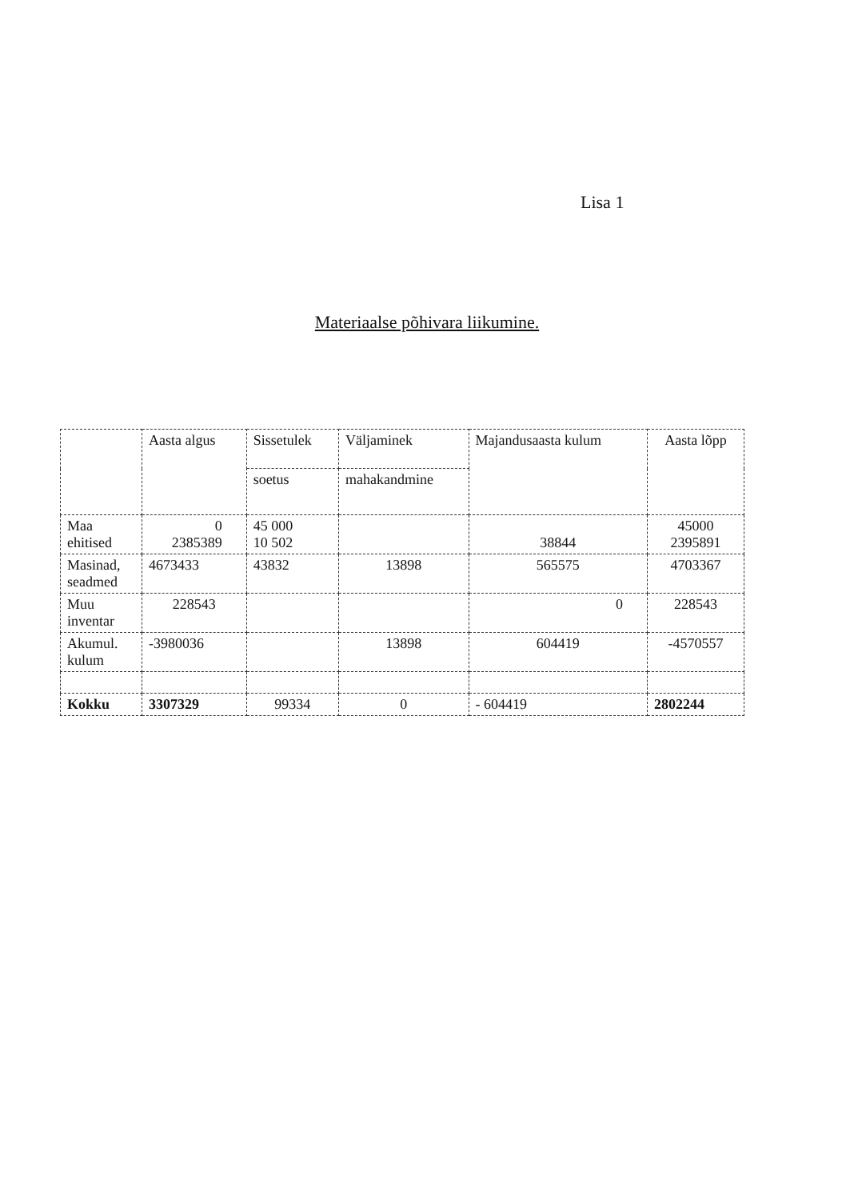Lisa 1
Materiaalse põhivara liikumine.
| | Aasta algus | Sissetulek | Väljaminek | Majandusaasta kulum | Aasta lõpp |
| --- | --- | --- | --- | --- | --- |
| | | soetus | mahakandmine | | |
| Maa ehitised | 0 2385389 | 45 000 10 502 | | 38844 | 45000 2395891 |
| Masinad, seadmed | 4673433 | 43832 | 13898 | 565575 | 4703367 |
| Muu inventar | 228543 | | | 0 | 228543 |
| Akumul. kulum | -3980036 | | 13898 | 604419 | -4570557 |
| Kokku | 3307329 | 99334 | 0 | - 604419 | 2802244 |